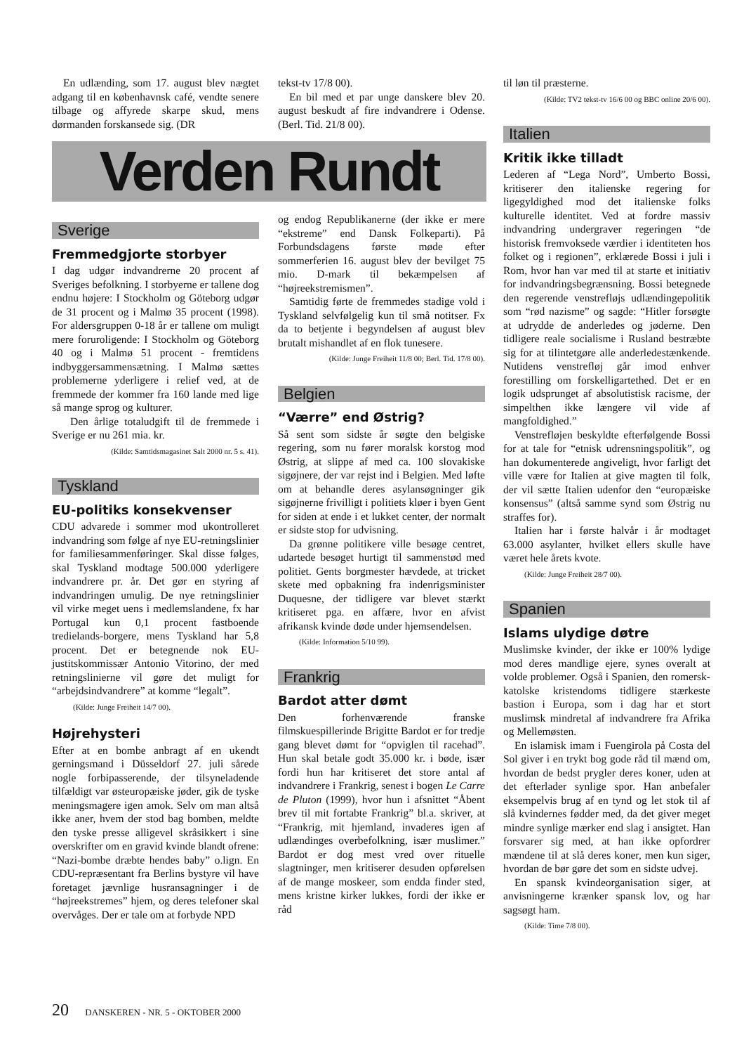En udlænding, som 17. august blev nægtet adgang til en københavnsk café, vendte senere tilbage og affyrede skarpe skud, mens dørmanden forskansede sig. (DR
tekst-tv 17/8 00).
En bil med et par unge danskere blev 20. august beskudt af fire indvandrere i Odense. (Berl. Tid. 21/8 00).
til løn til præsterne.
(Kilde: TV2 tekst-tv 16/6 00 og BBC online 20/6 00).
Italien
Kritik ikke tilladt
Lederen af “Lega Nord”, Umberto Bossi, kritiserer den italienske regering for ligegyldighed mod det italienske folks kulturelle identitet. Ved at fordre massiv indvandring undergraver regeringen “de historisk fremvoksede værdier i identiteten hos folket og i regionen”, erklærede Bossi i juli i Rom, hvor han var med til at starte et initiativ for indvandringsbegrænsning. Bossi betegnede den regerende venstrefløjs udlændingepolitik som “rød nazisme” og sagde: “Hitler forsøgte at udrydde de anderledes og jøderne. Den tidligere reale socialisme i Rusland bestræbte sig for at tilintetgøre alle anderledestænkende. Nutidens venstrefløj går imod enhver forestilling om forskelligartethed. Det er en logik udsprunget af absolutistisk racisme, der simpelthen ikke længere vil vide af mangfoldighed.”
Venstrefløjen beskyldte efterfølgende Bossi for at tale for “etnisk udrensningspolitik”, og han dokumenterede angiveligt, hvor farligt det ville være for Italien at give magten til folk, der vil sætte Italien udenfor den “europæiske konsensus” (altså samme synd som Østrig nu straffes for).
Italien har i første halvår i år modtaget 63.000 asylanter, hvilket ellers skulle have været hele årets kvote.
(Kilde: Junge Freiheit 28/7 00).
Spanien
Islams ulydige døtre
Muslimske kvinder, der ikke er 100% lydige mod deres mandlige ejere, synes overalt at volde problemer. Også i Spanien, den romersk-katolske kristendoms tidligere stærkeste bastion i Europa, som i dag har et stort muslimsk mindretal af indvandrere fra Afrika og Mellemøsten.
En islamisk imam i Fuengirola på Costa del Sol giver i en trykt bog gode råd til mænd om, hvordan de bedst prygler deres koner, uden at det efterlader synlige spor. Han anbefaler eksempelvis brug af en tynd og let stok til af slå kvindernes fødder med, da det giver meget mindre synlige mærker end slag i ansigtet. Han forsvarer sig med, at han ikke opfordrer mændene til at slå deres koner, men kun siger, hvordan de bør gøre det som en sidste udvej.
En spansk kvindeorganisation siger, at anvisningerne krænker spansk lov, og har sagsøgt ham.
(Kilde: Time 7/8 00).
Verden Rundt
Sverige
Fremmedgjorte storbyer
I dag udgør indvandrerne 20 procent af Sveriges befolkning. I storbyerne er tallene dog endnu højere: I Stockholm og Göteborg udgør de 31 procent og i Malmø 35 procent (1998). For aldersgruppen 0-18 år er tallene om muligt mere foruroligende: I Stockholm og Göteborg 40 og i Malmø 51 procent - fremtidens indbyggersammensætning. I Malmø sættes problemerne yderligere i relief ved, at de fremmede der kommer fra 160 lande med lige så mange sprog og kulturer.
Den årlige totaludgift til de fremmede i Sverige er nu 261 mia. kr.
(Kilde: Samtidsmagasinet Salt 2000 nr. 5 s. 41).
Tyskland
EU-politiks konsekvenser
CDU advarede i sommer mod ukontrolleret indvandring som følge af nye EU-retningslinier for familiesammenføringer. Skal disse følges, skal Tyskland modtage 500.000 yderligere indvandrere pr. år. Det gør en styring af indvandringen umulig. De nye retningslinier vil virke meget uens i medlemslandene, fx har Portugal kun 0,1 procent fastboende tredielands-borgere, mens Tyskland har 5,8 procent. Det er betegnende nok EU-justitskommissær Antonio Vitorino, der med retningslinierne vil gøre det muligt for “arbejdsindvandrere” at komme “legalt”.
(Kilde: Junge Freiheit 14/7 00).
Højrehysteri
Efter at en bombe anbragt af en ukendt gerningsmand i Düsseldorf 27. juli sårede nogle forbipasserende, der tilsyneladende tilfældigt var østeuropæiske jøder, gik de tyske meningsmagere igen amok. Selv om man altså ikke aner, hvem der stod bag bomben, meldte den tyske presse alligevel skråsikkert i sine overskrifter om en gravid kvinde blandt ofrene: “Nazi-bombe dræbte hendes baby” o.lign. En CDU-repræsentant fra Berlins bystyre vil have foretaget jævnlige husransagninger i de “højreekstremes” hjem, og deres telefoner skal overvåges. Der er tale om at forbyde NPD
og endog Republikanerne (der ikke er mere “ekstreme” end Dansk Folkeparti). På Forbundsdagens første møde efter sommerferien 16. august blev der bevilget 75 mio. D-mark til bekæmpelsen af “højreekstremismen”.
Samtidig førte de fremmedes stadige vold i Tyskland selvfølgelig kun til små notitser. Fx da to betjente i begyndelsen af august blev brutalt mishandlet af en flok tunesere.
(Kilde: Junge Freiheit 11/8 00; Berl. Tid. 17/8 00).
Belgien
“Værre” end Østrig?
Så sent som sidste år søgte den belgiske regering, som nu fører moralsk korstog mod Østrig, at slippe af med ca. 100 slovakiske sigøjnere, der var rejst ind i Belgien. Med løfte om at behandle deres asylansøgninger gik sigøjnerne frivilligt i politiets kløer i byen Gent for siden at ende i et lukket center, der normalt er sidste stop for udvisning.
Da grønne politikere ville besøge centret, udartede besøget hurtigt til sammenstød med politiet. Gents borgmester hævdede, at tricket skete med opbakning fra indenrigsminister Duquesne, der tidligere var blevet stærkt kritiseret pga. en affære, hvor en afvist afrikansk kvinde døde under hjemsendelsen.
(Kilde: Information 5/10 99).
Frankrig
Bardot atter dømt
Den forhenværende franske filmskuespillerinde Brigitte Bardot er for tredje gang blevet dømt for “opviglen til racehad”. Hun skal betale godt 35.000 kr. i bøde, især fordi hun har kritiseret det store antal af indvandrere i Frankrig, senest i bogen Le Carre de Pluton (1999), hvor hun i afsnittet “Åbent brev til mit fortabte Frankrig” bl.a. skriver, at “Frankrig, mit hjemland, invaderes igen af udlændinges overbefolkning, især muslimer.” Bardot er dog mest vred over rituelle slagtninger, men kritiserer desuden opførelsen af de mange moskeer, som endda finder sted, mens kristne kirker lukkes, fordi der ikke er råd
20 DANSKEREN - NR. 5 - OKTOBER 2000